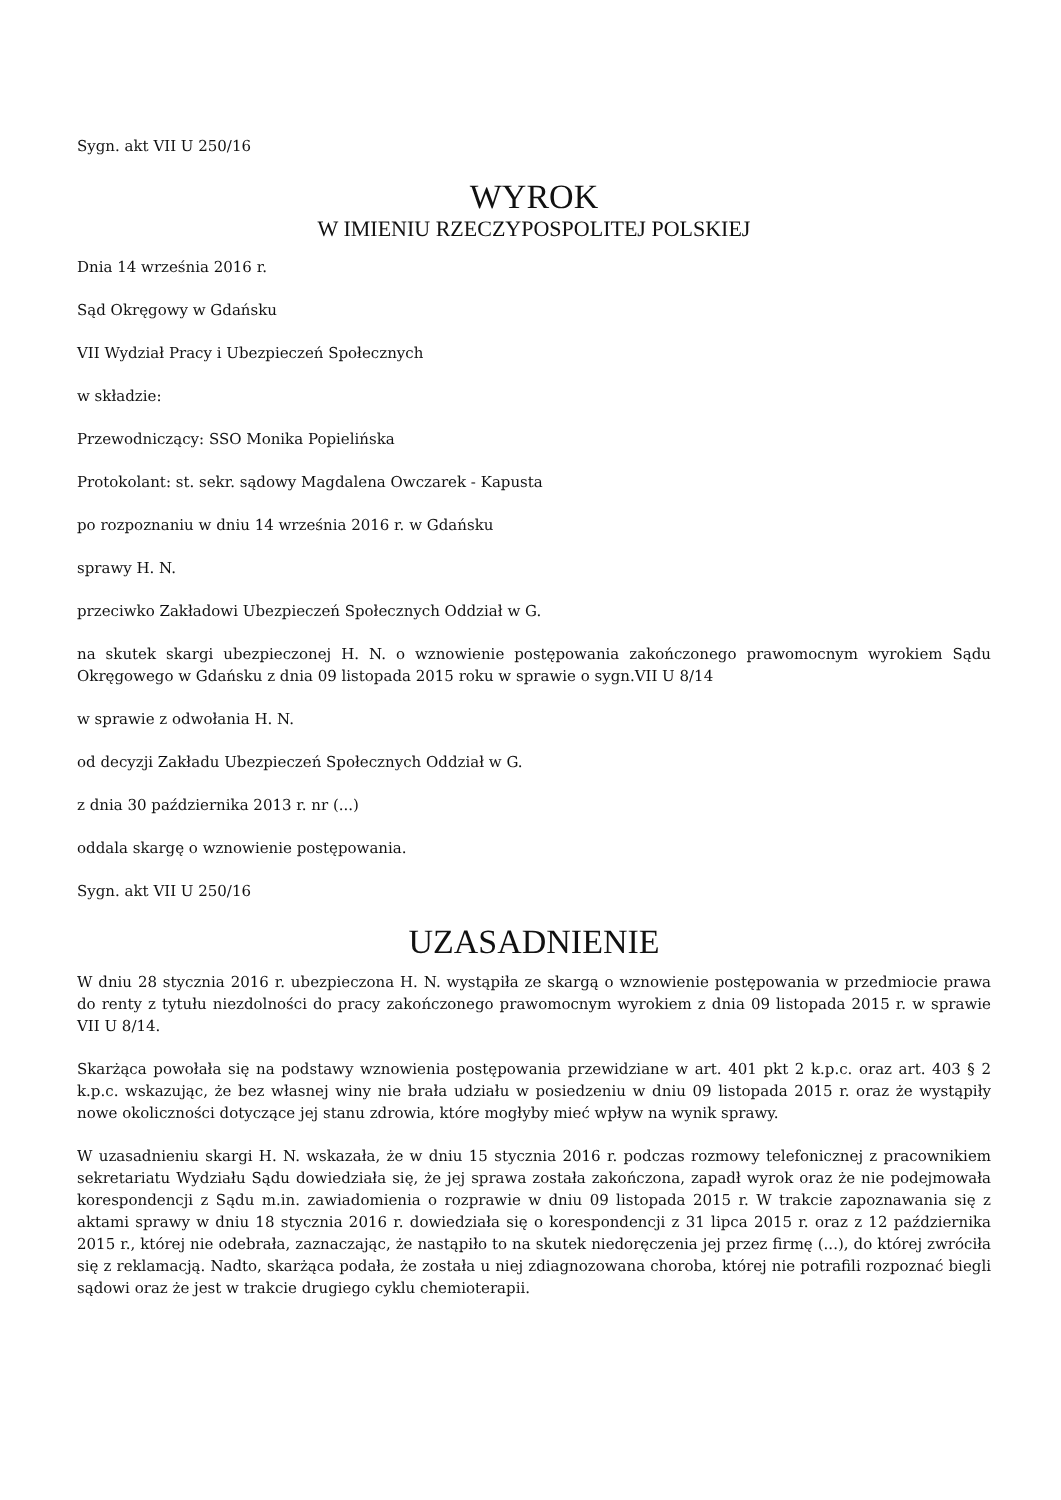Sygn. akt VII U 250/16
WYROK
W IMIENIU RZECZYPOSPOLITEJ POLSKIEJ
Dnia 14 września 2016 r.
Sąd Okręgowy w Gdańsku
VII Wydział Pracy i Ubezpieczeń Społecznych
w składzie:
Przewodniczący: SSO Monika Popielińska
Protokolant: st. sekr. sądowy Magdalena Owczarek - Kapusta
po rozpoznaniu w dniu 14 września 2016 r. w Gdańsku
sprawy H. N.
przeciwko Zakładowi Ubezpieczeń Społecznych Oddział w G.
na skutek skargi ubezpieczonej H. N. o wznowienie postępowania zakończonego prawomocnym wyrokiem Sądu Okręgowego w Gdańsku z dnia 09 listopada 2015 roku w sprawie o sygn.VII U 8/14
w sprawie z odwołania H. N.
od decyzji Zakładu Ubezpieczeń Społecznych Oddział w G.
z dnia 30 października 2013 r. nr (...)
oddala skargę o wznowienie postępowania.
Sygn. akt VII U 250/16
UZASADNIENIE
W dniu 28 stycznia 2016 r. ubezpieczona H. N. wystąpiła ze skargą o wznowienie postępowania w przedmiocie prawa do renty z tytułu niezdolności do pracy zakończonego prawomocnym wyrokiem z dnia 09 listopada 2015 r. w sprawie VII U 8/14.
Skarżąca powołała się na podstawy wznowienia postępowania przewidziane w art. 401 pkt 2 k.p.c. oraz art. 403 § 2 k.p.c. wskazując, że bez własnej winy nie brała udziału w posiedzeniu w dniu 09 listopada 2015 r. oraz że wystąpiły nowe okoliczności dotyczące jej stanu zdrowia, które mogłyby mieć wpływ na wynik sprawy.
W uzasadnieniu skargi H. N. wskazała, że w dniu 15 stycznia 2016 r. podczas rozmowy telefonicznej z pracownikiem sekretariatu Wydziału Sądu dowiedziała się, że jej sprawa została zakończona, zapadł wyrok oraz że nie podejmowała korespondencji z Sądu m.in. zawiadomienia o rozprawie w dniu 09 listopada 2015 r. W trakcie zapoznawania się z aktami sprawy w dniu 18 stycznia 2016 r. dowiedziała się o korespondencji z 31 lipca 2015 r. oraz z 12 października 2015 r., której nie odebrała, zaznaczając, że nastąpiło to na skutek niedoręczenia jej przez firmę (...), do której zwróciła się z reklamacją. Nadto, skarżąca podała, że została u niej zdiagnozowana choroba, której nie potrafili rozpoznać biegli sądowi oraz że jest w trakcie drugiego cyklu chemioterapii.